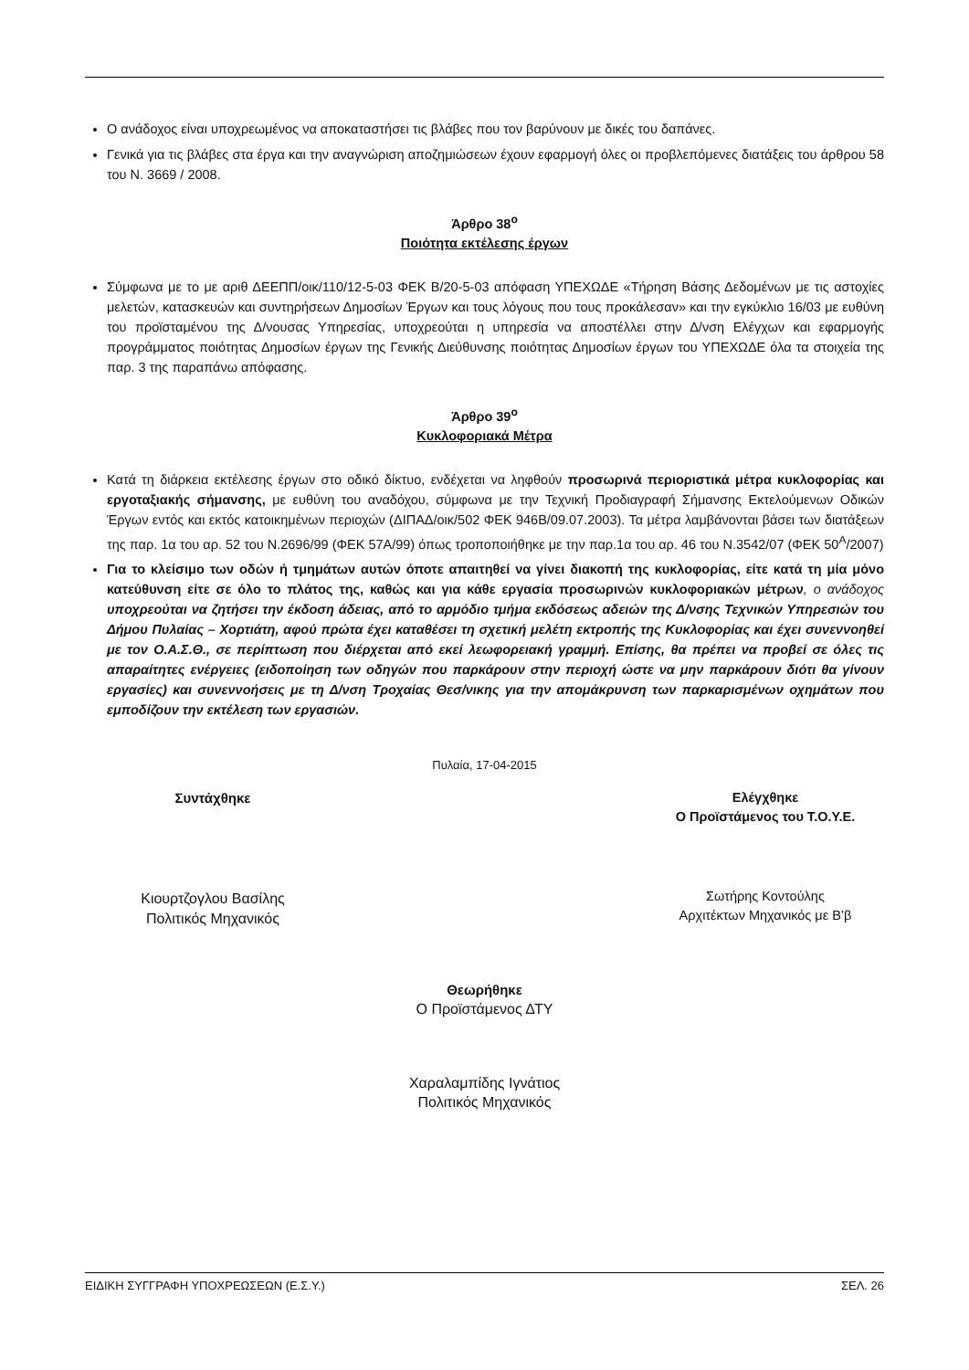Ο ανάδοχος είναι υποχρεωμένος να αποκαταστήσει τις βλάβες που τον βαρύνουν με δικές του δαπάνες.
Γενικά για τις βλάβες στα έργα και την αναγνώριση αποζημιώσεων έχουν εφαρμογή όλες οι προβλεπόμενες διατάξεις του άρθρου 58 του Ν. 3669 / 2008.
Άρθρο 38<sup>ο</sup>
Ποιότητα εκτέλεσης έργων
Σύμφωνα με το με αριθ ΔΕΕΠΠ/οικ/110/12-5-03 ΦΕΚ Β/20-5-03 απόφαση ΥΠΕΧΩΔΕ «Τήρηση Βάσης Δεδομένων με τις αστοχίες μελετών, κατασκευών και συντηρήσεων Δημοσίων Έργων και τους λόγους που τους προκάλεσαν» και την εγκύκλιο 16/03 με ευθύνη του προϊσταμένου της Δ/νουσας Υπηρεσίας, υποχρεούται η υπηρεσία να αποστέλλει στην Δ/νση Ελέγχων και εφαρμογής προγράμματος ποιότητας Δημοσίων έργων της Γενικής Διεύθυνσης ποιότητας Δημοσίων έργων του ΥΠΕΧΩΔΕ όλα τα στοιχεία της παρ. 3 της παραπάνω απόφασης.
Άρθρο 39<sup>ο</sup>
Κυκλοφοριακά Μέτρα
Κατά τη διάρκεια εκτέλεσης έργων στο οδικό δίκτυο, ενδέχεται να ληφθούν προσωρινά περιοριστικά μέτρα κυκλοφορίας και εργοταξιακής σήμανσης, με ευθύνη του αναδόχου, σύμφωνα με την Τεχνική Προδιαγραφή Σήμανσης Εκτελούμενων Οδικών Έργων εντός και εκτός κατοικημένων περιοχών (ΔΙΠΑΔ/οικ/502 ΦΕΚ 946Β/09.07.2003). Τα μέτρα λαμβάνονται βάσει των διατάξεων της παρ. 1α του αρ. 52 του Ν.2696/99 (ΦΕΚ 57Α/99) όπως τροποποιήθηκε με την παρ.1α του αρ. 46 του Ν.3542/07 (ΦΕΚ 50<sup>Α</sup>/2007)
Για το κλείσιμο των οδών ή τμημάτων αυτών όποτε απαιτηθεί να γίνει διακοπή της κυκλοφορίας, είτε κατά τη μία μόνο κατεύθυνση είτε σε όλο το πλάτος της, καθώς και για κάθε εργασία προσωρινών κυκλοφοριακών μέτρων, ο ανάδοχος υποχρεούται να ζητήσει την έκδοση άδειας, από το αρμόδιο τμήμα εκδόσεως αδειών της Δ/νσης Τεχνικών Υπηρεσιών του Δήμου Πυλαίας – Χορτιάτη, αφού πρώτα έχει καταθέσει τη σχετική μελέτη εκτροπής της Κυκλοφορίας και έχει συνεννοηθεί με τον Ο.Α.Σ.Θ., σε περίπτωση που διέρχεται από εκεί λεωφορειακή γραμμή. Επίσης, θα πρέπει να προβεί σε όλες τις απαραίτητες ενέργειες (ειδοποίηση των οδηγών που παρκάρουν στην περιοχή ώστε να μην παρκάρουν διότι θα γίνουν εργασίες) και συνεννοήσεις με τη Δ/νση Τροχαίας Θεσ/νικης για την απομάκρυνση των παρκαρισμένων οχημάτων που εμποδίζουν την εκτέλεση των εργασιών.
Πυλαία, 17-04-2015
Συντάχθηκε
Κιουρτζογλου Βασίλης
Πολιτικός Μηχανικός
Ελέγχθηκε
Ο Προϊστάμενος του Τ.Ο.Υ.Ε.
Σωτήρης Κοντούλης
Αρχιτέκτων Μηχανικός με Β’β
Θεωρήθηκε
Ο Προϊστάμενος ΔΤΥ
Χαραλαμπίδης Ιγνάτιος
Πολιτικός Μηχανικός
ΕΙΔΙΚΗ ΣΥΓΓΡΑΦΗ ΥΠΟΧΡΕΩΣΕΩΝ (Ε.Σ.Υ.) ΣΕΛ. 26